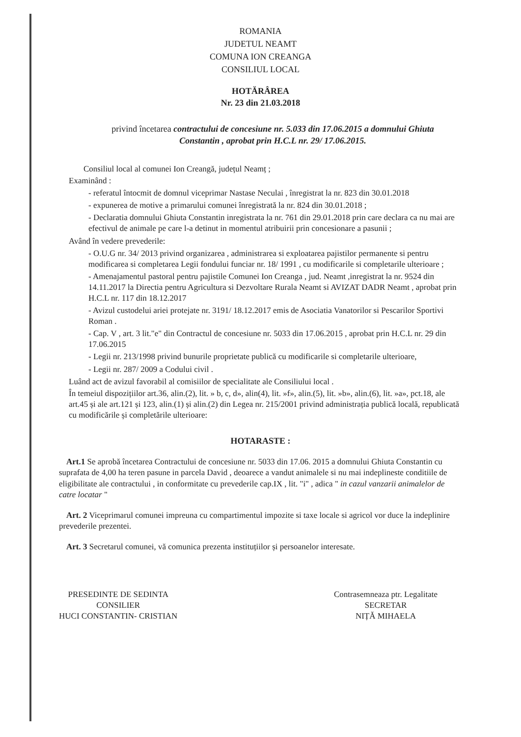ROMANIA
JUDETUL NEAMT
COMUNA ION CREANGA
CONSILIUL LOCAL
HOTĂRÂREA
Nr. 23 din 21.03.2018
privind încetarea contractului de concesiune nr. 5.033 din 17.06.2015 a domnului Ghiuta Constantin , aprobat prin H.C.L nr. 29/ 17.06.2015.
Consiliul local al comunei Ion Creangă, județul Neamț ;
Examinând :
- referatul întocmit de domnul viceprimar Nastase Neculai , înregistrat la nr. 823 din 30.01.2018
- expunerea de motive a primarului comunei înregistrată la nr. 824 din 30.01.2018 ;
- Declaratia domnului Ghiuta Constantin inregistrata la nr. 761 din 29.01.2018 prin care declara ca nu mai are efectivul de animale pe care l-a detinut in momentul atribuirii prin concesionare a pasunii ;
Având în vedere prevederile:
- O.U.G nr. 34/ 2013 privind organizarea , administrarea si exploatarea pajistilor permanente si pentru modificarea si completarea Legii fondului funciar nr. 18/ 1991 , cu modificarile si completarile ulterioare ;
- Amenajamentul pastoral pentru pajistile Comunei Ion Creanga , jud. Neamt ,inregistrat la nr. 9524 din 14.11.2017 la Directia pentru Agricultura si Dezvoltare Rurala Neamt si AVIZAT DADR Neamt , aprobat prin H.C.L nr. 117 din 18.12.2017
- Avizul custodelui ariei protejate nr. 3191/ 18.12.2017 emis de Asociatia Vanatorilor si Pescarilor Sportivi Roman .
- Cap. V , art. 3 lit."e" din Contractul de concesiune nr. 5033 din 17.06.2015 , aprobat prin H.C.L nr. 29 din 17.06.2015
- Legii nr. 213/1998 privind bunurile proprietate publică cu modificarile si completarile ulterioare,
- Legii nr. 287/ 2009 a Codului civil .
Luând act de avizul favorabil al comisiilor de specialitate ale Consiliului local .
În temeiul dispozițiilor art.36, alin.(2), lit. » b, c, d», alin(4), lit. »f», alin.(5), lit. »b», alin.(6), lit. »a», pct.18, ale art.45 și ale art.121 și 123, alin.(1) și alin.(2) din Legea nr. 215/2001 privind administrația publică locală, republicată cu modificările și completările ulterioare:
HOTARASTE :
Art.1 Se aprobă încetarea Contractului de concesiune nr. 5033 din 17.06. 2015 a domnului Ghiuta Constantin cu suprafata de 4,00 ha teren pasune in parcela David , deoarece a vandut animalele si nu mai indeplineste conditiile de eligibilitate ale contractului , in conformitate cu prevederile cap.IX , lit. "i" , adica " in cazul vanzarii animalelor de catre locatar "
Art. 2 Viceprimarul comunei impreuna cu compartimentul impozite si taxe locale si agricol vor duce la indeplinire prevederile prezentei.
Art. 3 Secretarul comunei, vă comunica prezenta instituțiilor și persoanelor interesate.
PRESEDINTE DE SEDINTA
CONSILIER
HUCI CONSTANTIN- CRISTIAN
Contrasemneaza ptr. Legalitate
SECRETAR
NIȚĂ MIHAELA